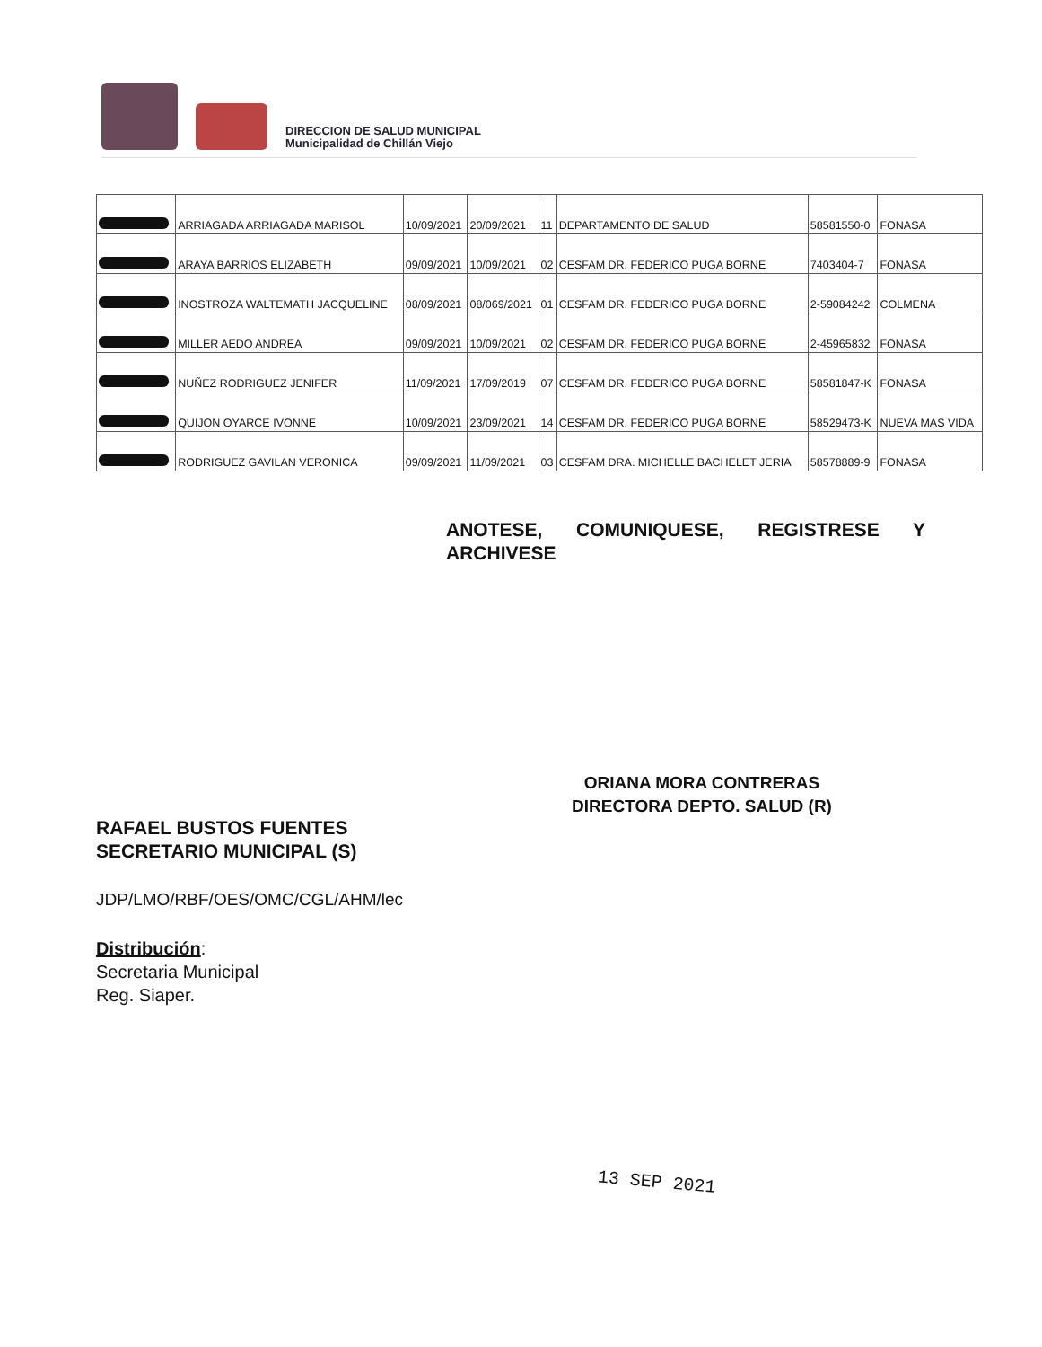DIRECCION DE SALUD MUNICIPAL
Municipalidad de Chillán Viejo
| | ARRIAGADA ARRIAGADA MARISOL | 10/09/2021 | 20/09/2021 | 11 | DEPARTAMENTO DE SALUD | 58581550-0 | FONASA |
| | ARAYA BARRIOS ELIZABETH | 09/09/2021 | 10/09/2021 | 02 | CESFAM DR. FEDERICO PUGA BORNE | 7403404-7 | FONASA |
| | INOSTROZA WALTEMATH JACQUELINE | 08/09/2021 | 08/069/2021 | 01 | CESFAM DR. FEDERICO PUGA BORNE | 2-59084242 | COLMENA |
| | MILLER AEDO ANDREA | 09/09/2021 | 10/09/2021 | 02 | CESFAM DR. FEDERICO PUGA BORNE | 2-45965832 | FONASA |
| | NUÑEZ RODRIGUEZ JENIFER | 11/09/2021 | 17/09/2019 | 07 | CESFAM DR. FEDERICO PUGA BORNE | 58581847-K | FONASA |
| | QUIJON OYARCE IVONNE | 10/09/2021 | 23/09/2021 | 14 | CESFAM DR. FEDERICO PUGA BORNE | 58529473-K | NUEVA MAS VIDA |
| | RODRIGUEZ GAVILAN VERONICA | 09/09/2021 | 11/09/2021 | 03 | CESFAM DRA. MICHELLE BACHELET JERIA | 58578889-9 | FONASA |
ANOTESE, COMUNIQUESE, REGISTRESE Y
ARCHIVESE
RAFAEL BUSTOS FUENTES
SECRETARIO MUNICIPAL (S)
ORIANA MORA CONTRERAS
DIRECTORA DEPTO. SALUD (R)
JDP/LMO/RBF/OES/OMC/CGL/AHM/lec
Distribución:
Secretaria Municipal
Reg. Siaper.
13 SEP 2021